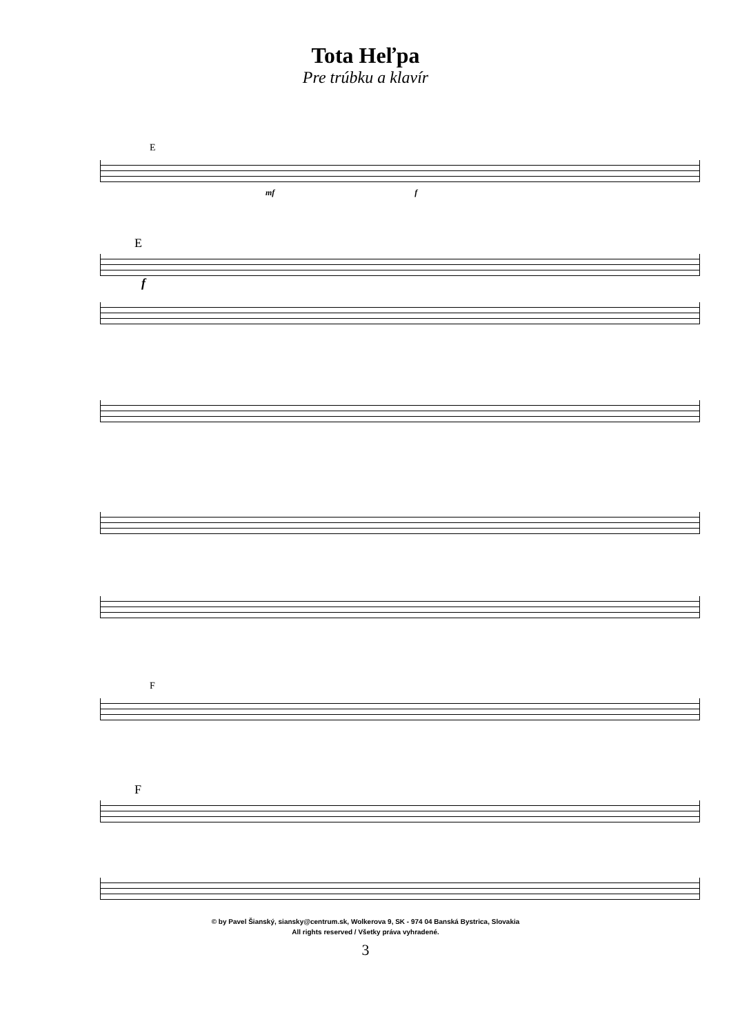Tota Heľpa
Pre trúbku a klavír
E
mf f
E
f
F
F
© by Pavel Šianský, siansky@centrum.sk, Wolkerova 9, SK - 974 04 Banská Bystrica, Slovakia
All rights reserved / Všetky práva vyhradené.
3